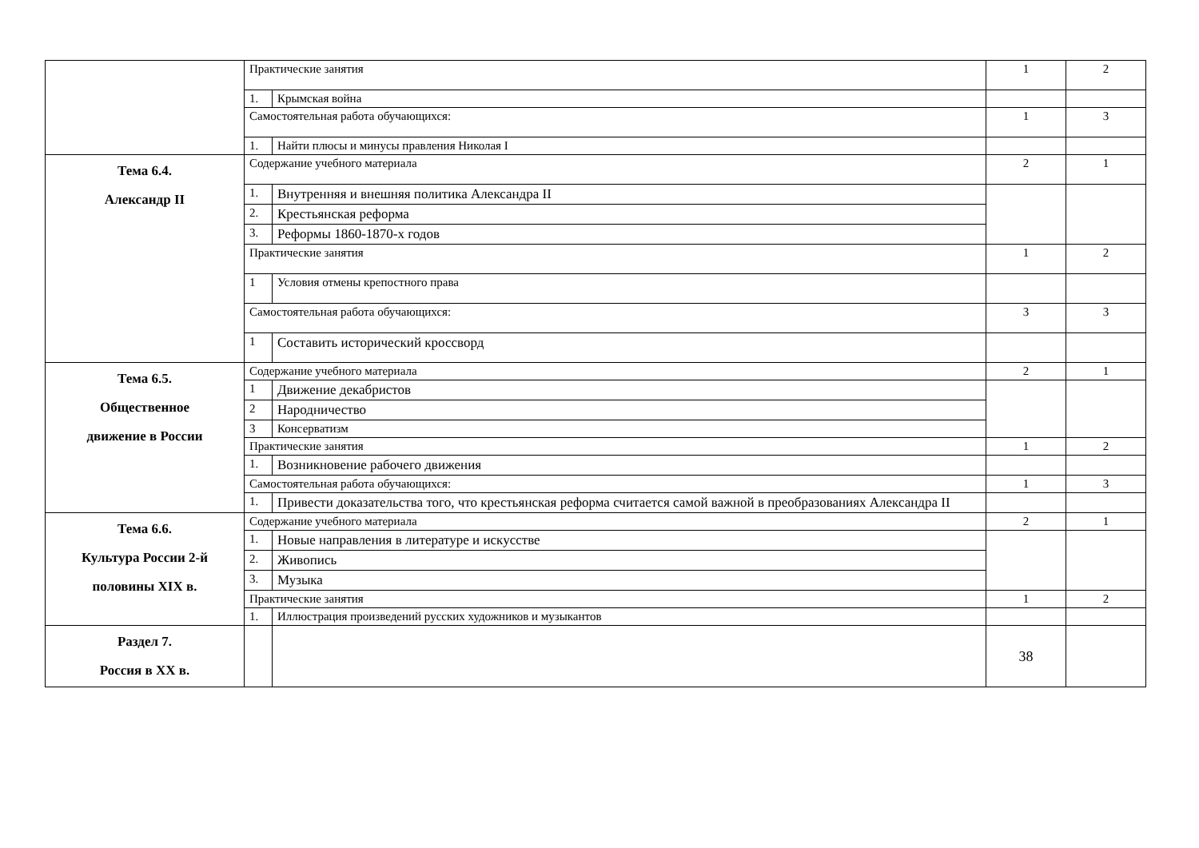| | Практические занятия | | 1 | 2 |
| | 1. | Крымская война | | |
| | Самостоятельная работа обучающихся: | | 1 | 3 |
| | 1. | Найти плюсы и минусы правления Николая I | | |
| Тема 6.4. Александр II | Содержание учебного материала | | 2 | 1 |
| | 1. | Внутренняя и внешняя политика Александра II | | |
| | 2. | Крестьянская реформа | | |
| | 3. | Реформы 1860-1870-х годов | | |
| | Практические занятия | | 1 | 2 |
| | 1 | Условия отмены крепостного права | | |
| | Самостоятельная работа обучающихся: | | 3 | 3 |
| | 1 | Составить исторический кроссворд | | |
| Тема 6.5. Общественное движение в России | Содержание учебного материала | | 2 | 1 |
| | 1 | Движение декабристов | | |
| | 2 | Народничество | | |
| | 3 | Консерватизм | | |
| | Практические занятия | | 1 | 2 |
| | 1. | Возникновение рабочего движения | | |
| | Самостоятельная работа обучающихся: | | 1 | 3 |
| | 1. | Привести доказательства того, что крестьянская реформа считается самой важной в преобразованиях Александра II | | |
| Тема 6.6. Культура России 2-й половины XIX в. | Содержание учебного материала | | 2 | 1 |
| | 1. | Новые направления в литературе и искусстве | | |
| | 2. | Живопись | | |
| | 3. | Музыка | | |
| | Практические занятия | | 1 | 2 |
| | 1. | Иллюстрация произведений русских художников и музыкантов | | |
| Раздел 7. Россия в XX в. | | | 38 | |